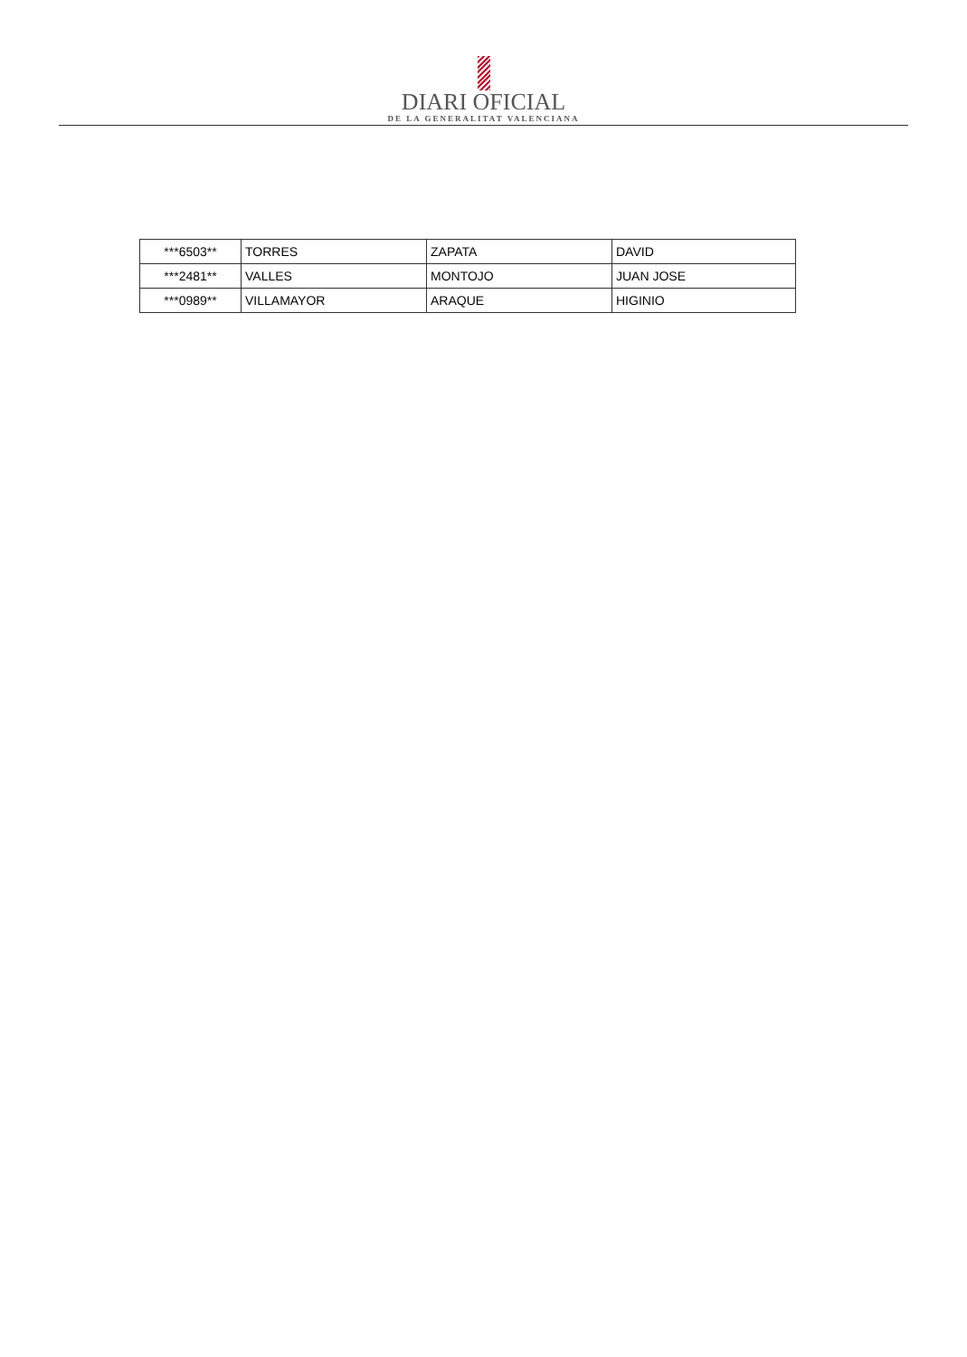DIARI OFICIAL
DE LA GENERALITAT VALENCIANA
| ***6503** | TORRES | ZAPATA | DAVID |
| ***2481** | VALLES | MONTOJO | JUAN JOSE |
| ***0989** | VILLAMAYOR | ARAQUE | HIGINIO |